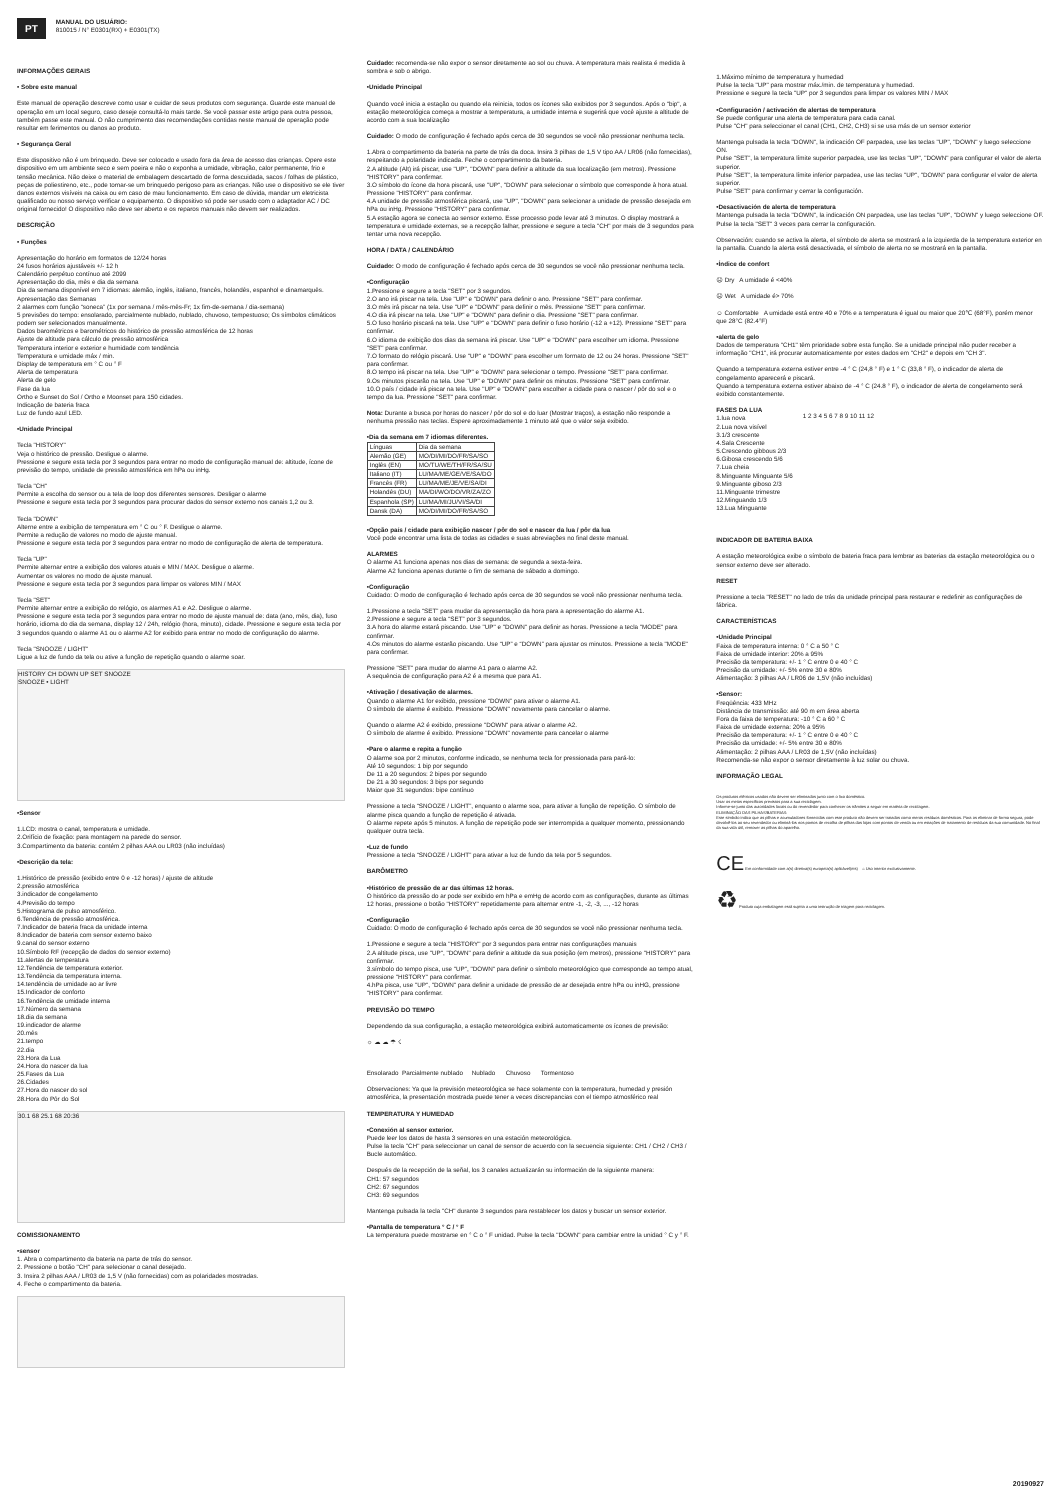PT
MANUAL DO USUÁRIO:
810015 / N° E0301(RX) + E0301(TX)
INFORMAÇÕES GERAIS
• Sobre este manual
Este manual de operação descreve como usar e cuidar de seus produtos com segurança. Guarde este manual de operação em um local seguro, caso deseje consultá-lo mais tarde. Se você passar este artigo para outra pessoa, também passe este manual. O não cumprimento das recomendações contidas neste manual de operação pode resultar em ferimentos ou danos ao produto.
• Segurança Geral
Este dispositivo não é um brinquedo. Deve ser colocado e usado fora da área de acesso das crianças. Opere este dispositivo em um ambiente seco e sem poeira e não o exponha a umidade, vibração, calor permanente, frio e tensão mecânica. Não deixe o material de embalagem descartado de forma descuidada, sacos / folhas de plástico, peças de poliestireno, etc., pode tornar-se um brinquedo perigoso para as crianças. Não use o dispositivo se ele tiver danos externos visíveis na caixa ou em caso de mau funcionamento. Em caso de dúvida, mandar um eletricista qualificado ou nosso serviço verificar o equipamento. O dispositivo só pode ser usado com o adaptador AC / DC original fornecido! O dispositivo não deve ser aberto e os reparos manuais não devem ser realizados.
DESCRIÇÃO
• Funções
Apresentação do horário em formatos de 12/24 horas
24 fusos horários ajustáveis +/- 12 h
Calendário perpétuo contínuo até 2099
Apresentação do dia, mês e dia da semana
Dia da semana disponível em 7 idiomas: alemão, inglês, italiano, francês, holandês, espanhol e dinamarquês.
Apresentação das Semanas
2 alarmes com função “soneca” (1x por semana / mês-mês-Fr; 1x fim-de-semana / dia-semana)
5 previsões do tempo: ensolarado, parcialmente nublado, nublado, chuvoso, tempestuoso; Os símbolos climáticos podem ser selecionados manualmente.
Dados barométricos e barométricos do histórico de pressão atmosférica de 12 horas
Ajuste de altitude para cálculo de pressão atmosférica
Temperatura interior e exterior e humidade com tendência
Temperatura e umidade máx / min.
Display de temperatura em ° C ou ° F
Alerta de temperatura
Alerta de gelo
Fase da lua
Ortho e Sunset do Sol / Ortho e Moonset para 150 cidades.
Indicação de bateria fraca
Luz de fundo azul LED.
•Unidade Principal
Tecla "HISTORY"
Veja o histórico de pressão. Desligue o alarme.
Pressione e segure esta tecla por 3 segundos para entrar no modo de configuração manual de: altitude, ícone de previsão do tempo, unidade de pressão atmosférica em hPa ou inHg.
Tecla "CH"
Permite a escolha do sensor ou a tela de loop dos diferentes sensores. Desligar o alarme
Pressione e segure esta tecla por 3 segundos para procurar dados do sensor externo nos canais 1,2 ou 3.
Tecla "DOWN"
Alterne entre a exibição de temperatura em ° C ou ° F. Desligue o alarme.
Permite a redução de valores no modo de ajuste manual.
Pressione e segure esta tecla por 3 segundos para entrar no modo de configuração de alerta de temperatura.
Tecla "UP"
Permite alternar entre a exibição dos valores atuais e MIN / MAX. Desligue o alarme.
Aumentar os valores no modo de ajuste manual.
Pressione e segure esta tecla por 3 segundos para limpar os valores MIN / MAX
Tecla "SET"
Permite alternar entre a exibição do relógio, os alarmes A1 e A2. Desligue o alarme.
Pressione e segure esta tecla por 3 segundos para entrar no modo de ajuste manual de: data (ano, mês, dia), fuso horário, idioma do dia da semana, display 12 / 24h, relógio (hora, minuto), cidade. Pressione e segure esta tecla por 3 segundos quando o alarme A1 ou o alarme A2 for exibido para entrar no modo de configuração do alarme.
Tecla "SNOOZE / LIGHT"
Ligue a luz de fundo da tela ou ative a função de repetição quando o alarme soar.
HISTORY CH DOWN UP SET SNOOZE
SNOOZE • LIGHT
•Sensor
1.LCD: mostra o canal, temperatura e umidade.
2.Orifício de fixação: para montagem na parede do sensor.
3.Compartimento da bateria: contém 2 pilhas AAA ou LR03 (não incluídas)
•Descrição da tela:
1.Histórico de pressão (exibido entre 0 e -12 horas) / ajuste de altitude
2.pressão atmosférica
3.indicador de congelamento
4.Previsão do tempo
5.Histograma de pulso atmosférico.
6.Tendência de pressão atmosférica.
7.Indicador de bateria fraca da unidade interna
8.Indicador de bateria com sensor externo baixo
9.canal do sensor externo
10.Símbolo RF (recepção de dados do sensor externo)
11.alertas de temperatura
12.Tendência de temperatura exterior.
13.Tendência da temperatura interna.
14.tendência de umidade ao ar livre
15.Indicador de conforto
16.Tendência de umidade interna
17.Número da semana
18.dia da semana
19.indicador de alarme
20.mês
21.tempo
22.dia
23.Hora da Lua
24.Hora do nascer da lua
25.Fases da Lua
26.Cidades
27.Hora do nascer do sol
28.Hora do Pôr do Sol
30.1 68 25.1 68 20:36
COMISSIONAMENTO
•sensor
1. Abra o compartimento da bateria na parte de trás do sensor.
2. Pressione o botão "CH" para selecionar o canal desejado.
3. Insira 2 pilhas AAA / LR03 de 1,5 V (não fornecidas) com as polaridades mostradas.
4. Feche o compartimento da bateria.
Cuidado: recomenda-se não expor o sensor diretamente ao sol ou chuva. A temperatura mais realista é medida à sombra e sob o abrigo.
•Unidade Principal
Quando você inicia a estação ou quando ela reinicia, todos os ícones são exibidos por 3 segundos. Após o "bip", a estação meteorológica começa a mostrar a temperatura, a umidade interna e sugerirá que você ajuste a altitude de acordo com a sua localização
Cuidado: O modo de configuração é fechado após cerca de 30 segundos se você não pressionar nenhuma tecla.
1.Abra o compartimento da bateria na parte de trás da doca. Insira 3 pilhas de 1,5 V tipo AA / LR06 (não fornecidas), respeitando a polaridade indicada. Feche o compartimento da bateria.
2.A altitude (Alt) irá piscar, use "UP", "DOWN" para definir a altitude da sua localização (em metros). Pressione "HISTORY" para confirmar.
3.O símbolo do ícone da hora piscará, use "UP", "DOWN" para selecionar o símbolo que corresponde à hora atual. Pressione "HISTORY" para confirmar.
4.A unidade de pressão atmosférica piscará, use "UP", "DOWN" para selecionar a unidade de pressão desejada em hPa ou inHg. Pressione "HISTORY" para confirmar.
5.A estação agora se conecta ao sensor externo. Esse processo pode levar até 3 minutos. O display mostrará a temperatura e umidade externas, se a recepção falhar, pressione e segure a tecla "CH" por mais de 3 segundos para tentar uma nova recepção.
HORA / DATA / CALENDÁRIO
Cuidado: O modo de configuração é fechado após cerca de 30 segundos se você não pressionar nenhuma tecla.
•Configuração
1.Pressione e segure a tecla "SET" por 3 segundos.
2.O ano irá piscar na tela. Use "UP" e "DOWN" para definir o ano. Pressione "SET" para confirmar.
3.O mês irá piscar na tela. Use "UP" e "DOWN" para definir o mês. Pressione "SET" para confirmar.
4.O dia irá piscar na tela. Use "UP" e "DOWN" para definir o dia. Pressione "SET" para confirmar.
5.O fuso horário piscará na tela. Use "UP" e "DOWN" para definir o fuso horário (-12 a +12). Pressione "SET" para confirmar.
6.O idioma de exibição dos dias da semana irá piscar. Use "UP" e "DOWN" para escolher um idioma. Pressione "SET" para confirmar.
7.O formato do relógio piscará. Use "UP" e "DOWN" para escolher um formato de 12 ou 24 horas. Pressione "SET" para confirmar.
8.O tempo irá piscar na tela. Use "UP" e "DOWN" para selecionar o tempo. Pressione "SET" para confirmar.
9.Os minutos piscarão na tela. Use "UP" e "DOWN" para definir os minutos. Pressione "SET" para confirmar.
10.O país / cidade irá piscar na tela. Use "UP" e "DOWN" para escolher a cidade para o nascer / pôr do sol e o tempo da lua. Pressione "SET" para confirmar.
Nota: Durante a busca por horas do nascer / pôr do sol e do luar (Mostrar traços), a estação não responde a nenhuma pressão nas teclas. Espere aproximadamente 1 minuto até que o valor seja exibido.
•Dia da semana em 7 idiomas diferentes.
| Línguas | Dia da semana |
| --- | --- |
| Alemão (GE) | MO/DI/MI/DO/FR/SA/SO |
| Inglês (EN) | MO/TU/WE/TH/FR/SA/SU |
| Italiano (IT) | LU/MA/ME/GE/VE/SA/DO |
| Francês (FR) | LU/MA/ME/JE/VE/SA/DI |
| Holandês (DU) | MA/DI/WO/DO/VR/ZA/ZO |
| Espanhola (SP) | LU/MA/MI/JU/VI/SA/DI |
| Dansk (DA) | MO/DI/MI/DO/FR/SA/SO |
•Opção país / cidade para exibição nascer / pôr do sol e nascer da lua / pôr da lua
Você pode encontrar uma lista de todas as cidades e suas abreviações no final deste manual.
ALARMES
O alarme A1 funciona apenas nos dias de semana: de segunda a sexta-feira.
Alarme A2 funciona apenas durante o fim de semana de sábado a domingo.
•Configuração
Cuidado: O modo de configuração é fechado após cerca de 30 segundos se você não pressionar nenhuma tecla.
1.Pressione a tecla “SET” para mudar da apresentação da hora para a apresentação do alarme A1.
2.Pressione e segure a tecla “SET” por 3 segundos.
3.A hora do alarme estará piscando. Use "UP" e "DOWN" para definir as horas. Pressione a tecla "MODE" para confirmar.
4.Os minutos do alarme estarão piscando. Use “UP” e “DOWN” para ajustar os minutos. Pressione a tecla "MODE" para confirmar.
Pressione "SET" para mudar do alarme A1 para o alarme A2.
A sequência de configuração para A2 é a mesma que para A1.
•Ativação / desativação de alarmes.
Quando o alarme A1 for exibido, pressione “DOWN” para ativar o alarme A1.
O símbolo de alarme é exibido. Pressione "DOWN" novamente para cancelar o alarme.
Quando o alarme A2 é exibido, pressione "DOWN" para ativar o alarme A2.
O símbolo de alarme é exibido. Pressione "DOWN" novamente para cancelar o alarme
•Pare o alarme e repita a função
O alarme soa por 2 minutos, conforme indicado, se nenhuma tecla for pressionada para pará-lo:
Até 10 segundos: 1 bip por segundo
De 11 a 20 segundos: 2 bipes por segundo
De 21 a 30 segundos: 3 bips por segundo
Maior que 31 segundos: bipe contínuo
Pressione a tecla “SNOOZE / LIGHT”, enquanto o alarme soa, para ativar a função de repetição. O símbolo de alarme pisca quando a função de repetição é ativada.
O alarme repete após 5 minutos. A função de repetição pode ser interrompida a qualquer momento, pressionando qualquer outra tecla.
•Luz de fundo
Pressione a tecla “SNOOZE / LIGHT” para ativar a luz de fundo da tela por 5 segundos.
BARÔMETRO
•Histórico de pressão de ar das últimas 12 horas.
O histórico da pressão do ar pode ser exibido em hPa e emHg de acordo com as configurações, durante as últimas 12 horas, pressione o botão "HISTORY" repetidamente para alternar entre -1, -2, -3, ..., -12 horas
•Configuração
Cuidado: O modo de configuração é fechado após cerca de 30 segundos se você não pressionar nenhuma tecla.
1.Pressione e segure a tecla "HISTORY" por 3 segundos para entrar nas configurações manuais
2.A altitude pisca, use "UP", "DOWN" para definir a altitude da sua posição (em metros), pressione "HISTORY" para confirmar.
3.símbolo do tempo pisca, use "UP", "DOWN" para definir o símbolo meteorológico que corresponde ao tempo atual, pressione "HISTORY" para confirmar.
4.hPa pisca, use "UP", "DOWN" para definir a unidade de pressão de ar desejada entre hPa ou inHG, pressione "HISTORY" para confirmar.
PREVISÃO DO TEMPO
Dependendo da sua configuração, a estação meteorológica exibirá automaticamente os ícones de previsão:
☼ ☁ ☁ ☂ ☇
Ensolarado Parcialmente nublado Nublado Chuvoso Tormentoso
Observaciones: Ya que la previsión meteorológica se hace solamente con la temperatura, humedad y presión atmosférica, la presentación mostrada puede tener a veces discrepancias con el tiempo atmosférico real
TEMPERATURA Y HUMEDAD
•Conexión al sensor exterior.
Puede leer los datos de hasta 3 sensores en una estación meteorológica.
Pulse la tecla "CH" para seleccionar un canal de sensor de acuerdo con la secuencia siguiente: CH1 / CH2 / CH3 / Bucle automático.
Después de la recepción de la señal, los 3 canales actualizarán su información de la siguiente manera:
CH1: 57 segundos
CH2: 67 segundos
CH3: 69 segundos
Mantenga pulsada la tecla "CH" durante 3 segundos para restablecer los datos y buscar un sensor exterior.
•Pantalla de temperatura ° C / ° F
La temperatura puede mostrarse en ° C o ° F unidad. Pulse la tecla "DOWN" para cambiar entre la unidad ° C y ° F.
1.Máximo mínimo de temperatura y humedad
Pulse la tecla "UP" para mostrar máx./min. de temperatura y humedad.
Pressione e segure la tecla "UP" por 3 segundos para limpar os valores MIN / MAX
•Configuración / activación de alertas de temperatura
Se puede configurar una alerta de temperatura para cada canal.
Pulse "CH" para seleccionar el canal (CH1, CH2, CH3) si se usa más de un sensor exterior
Mantenga pulsada la tecla "DOWN", la indicación OF parpadea, use las teclas "UP", "DOWN" y luego seleccione ON.
Pulse “SET”, la temperatura límite superior parpadea, use las teclas "UP", "DOWN" para configurar el valor de alerta superior.
Pulse “SET”, la temperatura límite inferior parpadea, use las teclas "UP", "DOWN" para configurar el valor de alerta superior.
Pulse “SET” para confirmar y cerrar la configuración.
•Desactivación de alerta de temperatura
Mantenga pulsada la tecla "DOWN", la indicación ON parpadea, use las teclas "UP", "DOWN" y luego seleccione OF. Pulse la tecla "SET" 3 veces para cerrar la configuración.
Observación: cuando se activa la alerta, el símbolo de alerta se mostrará a la izquierda de la temperatura exterior en la pantalla. Cuando la alerta está desactivada, el símbolo de alerta no se mostrará en la pantalla.
•Índice de confort
☹ Dry A umidade é <40%
☹ Wet A umidade é> 70%
☺ Comfortable A umidade está entre 40 e 70% e a temperatura é igual ou maior que 20℃ (68°F), porém menor que 28°C (82.4°F)
•alerta de gelo
Dados de temperatura "CH1" têm prioridade sobre esta função. Se a unidade principal não puder receber a informação "CH1", irá procurar automaticamente por estes dados em "CH2" e depois em "CH 3".
Quando a temperatura externa estiver entre -4 ° C (24,8 ° F) e 1 ° C (33,8 ° F), o indicador de alerta de congelamento aparecerá e piscará.
Quando a temperatura externa estiver abaixo de -4 ° C (24.8 ° F), o indicador de alerta de congelamento será exibido constantemente.
FASES DA LUA
1.lua nova
2.Lua nova visível
3.1/3 crescente
4.Sala Crescente
5.Crescendo gibbous 2/3
6.Gibosa crescendo 5/6
7.Lua cheia
8.Minguante Minguante 5/6
9.Minguante giboso 2/3
11.Minguante trimestre
12.Minguando 1/3
13.Lua Minguante
1 2 3 4 5 6 7 8 9 10 11 12
INDICADOR DE BATERIA BAIXA
A estação meteorológica exibe o símbolo de bateria fraca para lembrar as baterias da estação meteorológica ou o sensor externo deve ser alterado.
RESET
Pressione a tecla "RESET" no lado de trás da unidade principal para restaurar e redefinir as configurações de fábrica.
CARACTERÍSTICAS
•Unidade Principal
Faixa de temperatura interna: 0 ° C a 50 ° C
Faixa de umidade interior: 20% a 95%
Precisão da temperatura: +/- 1 ° C entre 0 e 40 ° C
Precisão da umidade: +/- 5% entre 30 e 80%
Alimentação: 3 pilhas AA / LR06 de 1,5V (não incluídas)
•Sensor:
Freqüência: 433 MHz
Distância de transmissão: até 90 m em área aberta
Fora da faixa de temperatura: -10 ° C a 60 ° C
Faixa de umidade externa: 20% a 95%
Precisão da temperatura: +/- 1 ° C entre 0 e 40 ° C
Precisão da umidade: +/- 5% entre 30 e 80%
Alimentação: 2 pilhas AAA / LR03 de 1,5V (não incluídas)
Recomenda-se não expor o sensor diretamente à luz solar ou chuva.
INFORMAÇÃO LEGAL
Os produtos elétricos usados não devem ser eliminados junto com o lixo doméstico.
Usar os meios específicos previstos para a sua reciclagem.
Informe-se junto das autoridades locais ou do revendedor para conhecer os trâmites a seguir em matéria de reciclagem.
ELIMINAÇÃO DAS PILHAS/BATERIAS:
Este símbolo indica que as pilhas e acumuladores fornecidos com este produto não devem ser tratados como meros resíduos domésticos. Para os eliminar de forma segura, pode devolvê-los ao seu revendedor ou eliminá-los nos pontos de recolha de pilhas das lojas com pontos de venda ou em estações de tratamento de resíduos da sua comunidade. No final da sua vida útil, remover as pilhas do aparelho.
CE Em conformidade com a(s) diretiva(s) europeia(s) aplicável(eis) ⌂ Uso interior exclusivamente.
♻ Produto cuja embalagem está sujeita a uma instrução de triagem para reciclagem.
20190927